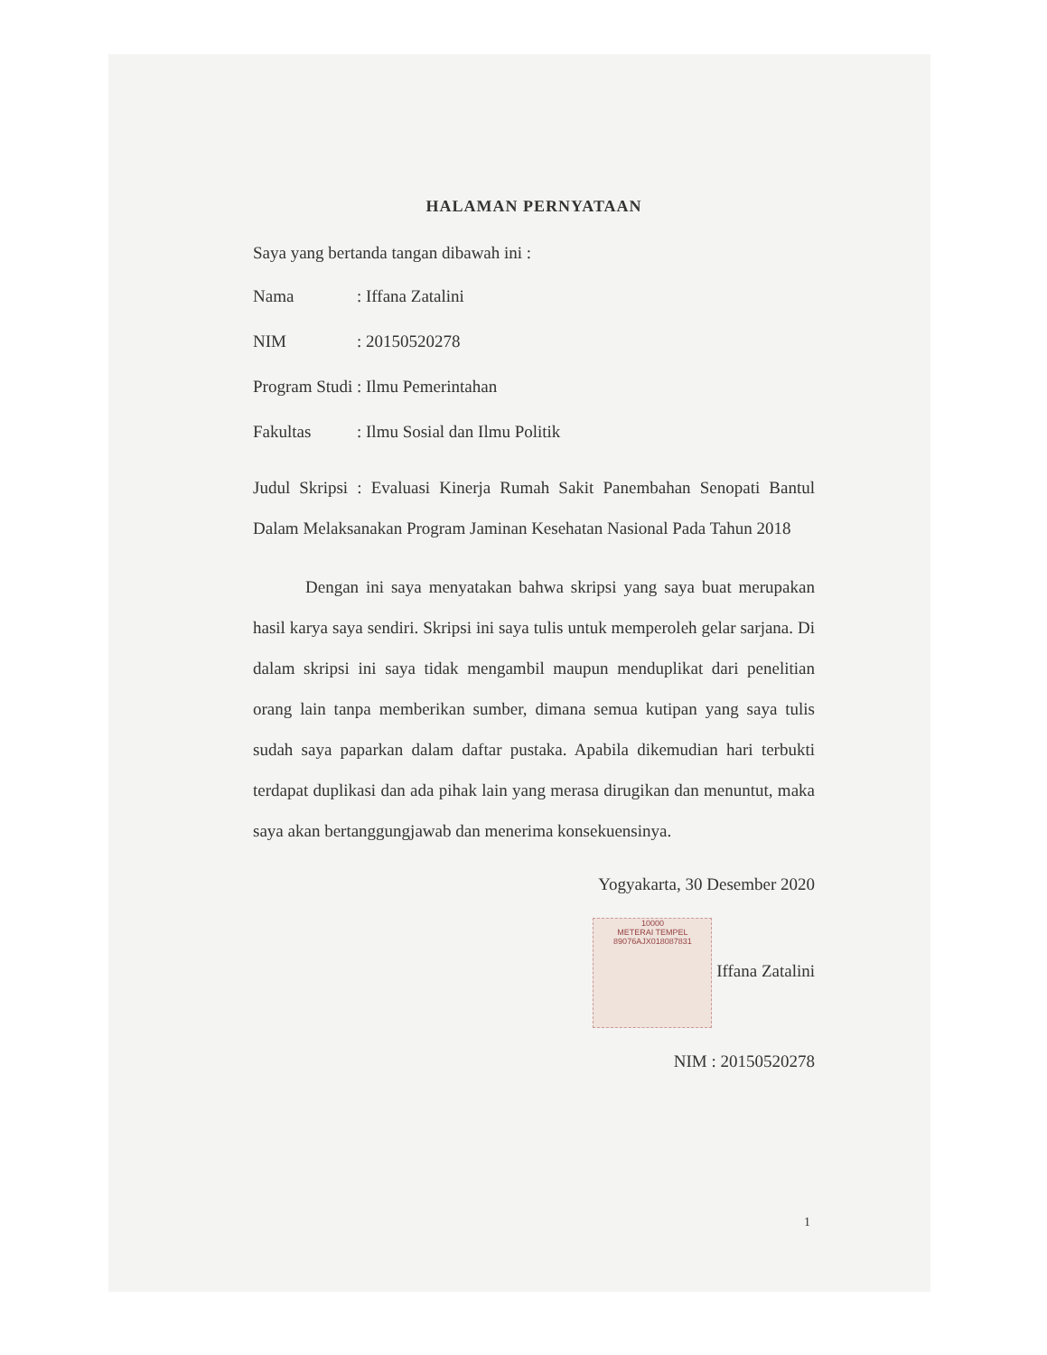HALAMAN PERNYATAAN
Saya yang bertanda tangan dibawah ini :
Nama: Iffana Zatalini
NIM: 20150520278
Program Studi: Ilmu Pemerintahan
Fakultas: Ilmu Sosial dan Ilmu Politik
Judul Skripsi : Evaluasi Kinerja Rumah Sakit Panembahan Senopati Bantul Dalam Melaksanakan Program Jaminan Kesehatan Nasional Pada Tahun 2018
Dengan ini saya menyatakan bahwa skripsi yang saya buat merupakan hasil karya saya sendiri. Skripsi ini saya tulis untuk memperoleh gelar sarjana. Di dalam skripsi ini saya tidak mengambil maupun menduplikat dari penelitian orang lain tanpa memberikan sumber, dimana semua kutipan yang saya tulis sudah saya paparkan dalam daftar pustaka. Apabila dikemudian hari terbukti terdapat duplikasi dan ada pihak lain yang merasa dirugikan dan menuntut, maka saya akan bertanggungjawab dan menerima konsekuensinya.
Yogyakarta, 30 Desember 2020
10000
METERAI TEMPEL
89076AJX018087831 Iffana Zatalini
NIM : 20150520278
1